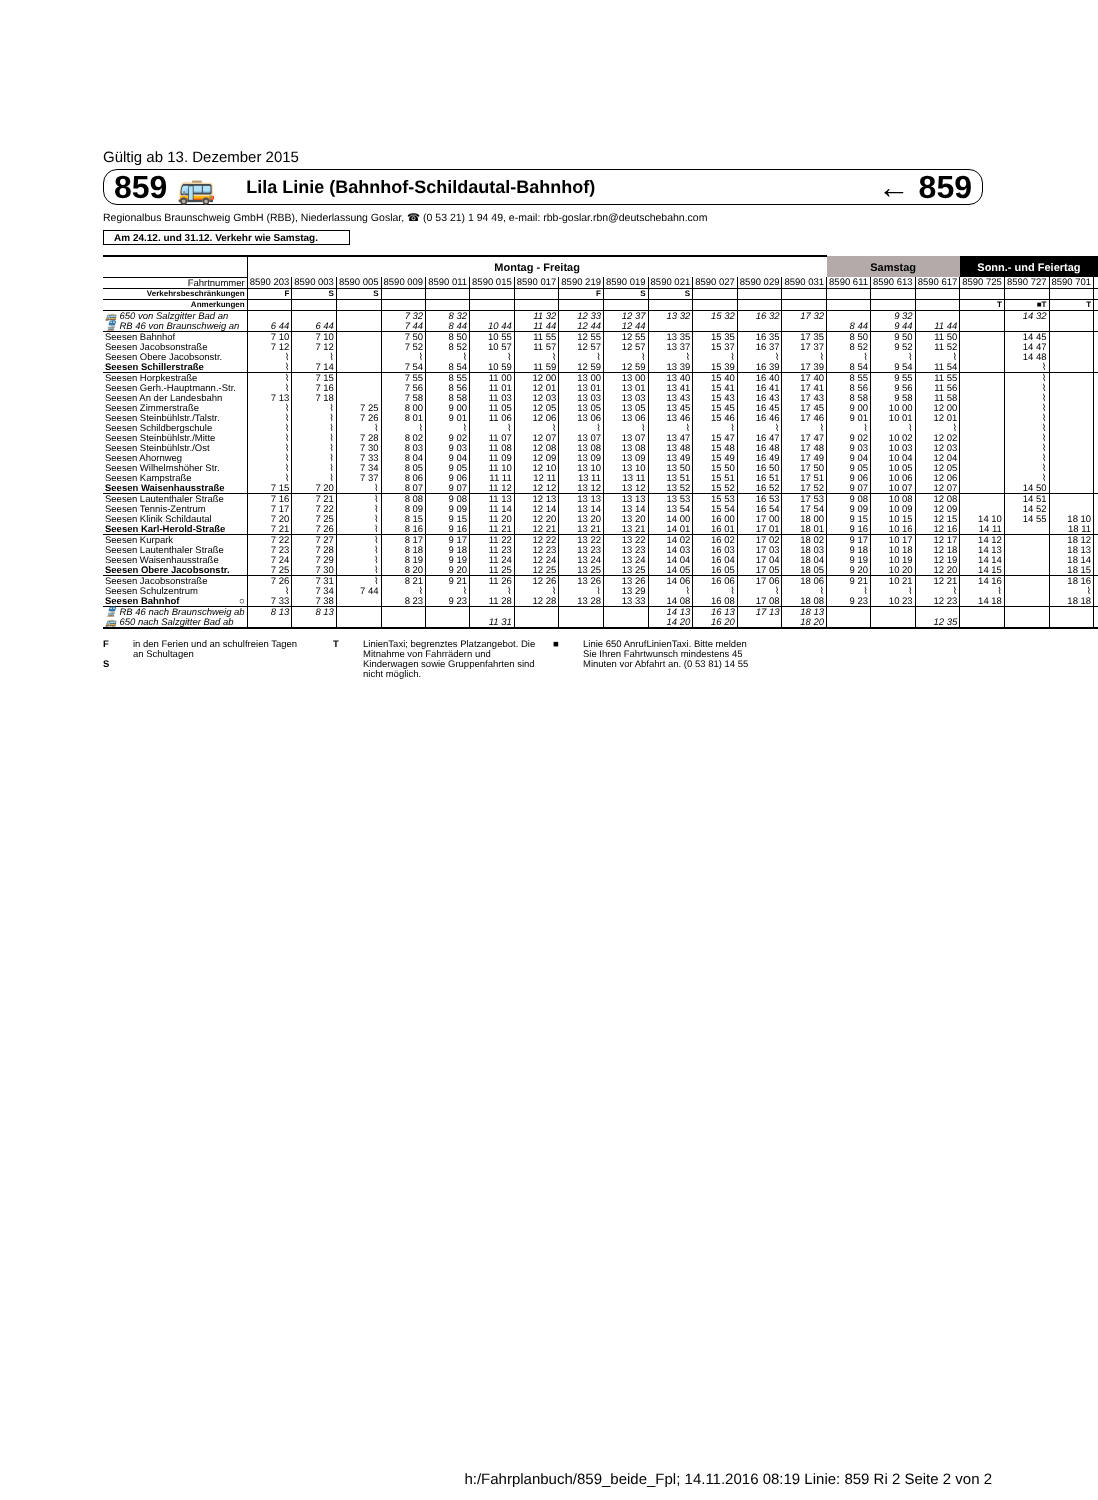Gültig ab 13. Dezember 2015
859 🚌 Lila Linie (Bahnhof-Schildautal-Bahnhof) ← 859
Regionalbus Braunschweig GmbH (RBB), Niederlassung Goslar, ☎ (0 53 21) 1 94 49, e-mail: rbb-goslar.rbn@deutschebahn.com
Am 24.12. und 31.12. Verkehr wie Samstag.
| | Montag - Freitag | | | | | | | | | | | | | Samstag | | | Sonn.- und Feiertag | | | |
| Fahrtnummer | 8590 203 | 8590 003 | 8590 005 | 8590 009 | 8590 011 | 8590 015 | 8590 017 | 8590 219 | 8590 019 | 8590 021 | 8590 027 | 8590 029 | 8590 031 | 8590 611 | 8590 613 | 8590 617 | 8590 725 | 8590 727 | 8590 701 | |
| Verkehrsbeschränkungen | F | S | S | | | | | F | S | S | | | | | | | | | | |
| Anmerkungen | | | | | | | | | | | | | | | | | T | ■T | T | |
| 🚌 650 von Salzgitter Bad an | | | | 7 32 | 8 32 | | 11 32 | 12 33 | 12 37 | 13 32 | 15 32 | 16 32 | 17 32 | | 9 32 | | | 14 32 | | |
| 🚆 RB 46 von Braunschweig an | 6 44 | 6 44 | | 7 44 | 8 44 | 10 44 | 11 44 | 12 44 | 12 44 | | | | | 8 44 | 9 44 | 11 44 | | | | |
| Seesen Bahnhof | 7 10 | 7 10 | | 7 50 | 8 50 | 10 55 | 11 55 | 12 55 | 12 55 | 13 35 | 15 35 | 16 35 | 17 35 | 8 50 | 9 50 | 11 50 | | 14 45 | | |
| Seesen Jacobsonstraße | 7 12 | 7 12 | | 7 52 | 8 52 | 10 57 | 11 57 | 12 57 | 12 57 | 13 37 | 15 37 | 16 37 | 17 37 | 8 52 | 9 52 | 11 52 | | 14 47 | | |
| Seesen Obere Jacobsonstr. | ⌇ | ⌇ | | ⌇ | ⌇ | ⌇ | ⌇ | ⌇ | ⌇ | ⌇ | ⌇ | ⌇ | ⌇ | ⌇ | ⌇ | ⌇ | | 14 48 | | |
| Seesen Schillerstraße | ⌇ | 7 14 | | 7 54 | 8 54 | 10 59 | 11 59 | 12 59 | 12 59 | 13 39 | 15 39 | 16 39 | 17 39 | 8 54 | 9 54 | 11 54 | | ⌇ | | |
| Seesen Horpkestraße | ⌇ | 7 15 | | 7 55 | 8 55 | 11 00 | 12 00 | 13 00 | 13 00 | 13 40 | 15 40 | 16 40 | 17 40 | 8 55 | 9 55 | 11 55 | | ⌇ | | |
| Seesen Gerh.-Hauptmann.-Str. | ⌇ | 7 16 | | 7 56 | 8 56 | 11 01 | 12 01 | 13 01 | 13 01 | 13 41 | 15 41 | 16 41 | 17 41 | 8 56 | 9 56 | 11 56 | | ⌇ | | |
| Seesen An der Landesbahn | 7 13 | 7 18 | | 7 58 | 8 58 | 11 03 | 12 03 | 13 03 | 13 03 | 13 43 | 15 43 | 16 43 | 17 43 | 8 58 | 9 58 | 11 58 | | ⌇ | | |
| Seesen Zimmerstraße | ⌇ | ⌇ | 7 25 | 8 00 | 9 00 | 11 05 | 12 05 | 13 05 | 13 05 | 13 45 | 15 45 | 16 45 | 17 45 | 9 00 | 10 00 | 12 00 | | ⌇ | | |
| Seesen Steinbühlstr./Talstr. | ⌇ | ⌇ | 7 26 | 8 01 | 9 01 | 11 06 | 12 06 | 13 06 | 13 06 | 13 46 | 15 46 | 16 46 | 17 46 | 9 01 | 10 01 | 12 01 | | ⌇ | | |
| Seesen Schildbergschule | ⌇ | ⌇ | ⌇ | ⌇ | ⌇ | ⌇ | ⌇ | ⌇ | ⌇ | ⌇ | ⌇ | ⌇ | ⌇ | ⌇ | ⌇ | ⌇ | | ⌇ | | |
| Seesen Steinbühlstr./Mitte | ⌇ | ⌇ | 7 28 | 8 02 | 9 02 | 11 07 | 12 07 | 13 07 | 13 07 | 13 47 | 15 47 | 16 47 | 17 47 | 9 02 | 10 02 | 12 02 | | ⌇ | | |
| Seesen Steinbühlstr./Ost | ⌇ | ⌇ | 7 30 | 8 03 | 9 03 | 11 08 | 12 08 | 13 08 | 13 08 | 13 48 | 15 48 | 16 48 | 17 48 | 9 03 | 10 03 | 12 03 | | ⌇ | | |
| Seesen Ahornweg | ⌇ | ⌇ | 7 33 | 8 04 | 9 04 | 11 09 | 12 09 | 13 09 | 13 09 | 13 49 | 15 49 | 16 49 | 17 49 | 9 04 | 10 04 | 12 04 | | ⌇ | | |
| Seesen Wilhelmshöher Str. | ⌇ | ⌇ | 7 34 | 8 05 | 9 05 | 11 10 | 12 10 | 13 10 | 13 10 | 13 50 | 15 50 | 16 50 | 17 50 | 9 05 | 10 05 | 12 05 | | ⌇ | | |
| Seesen Kampstraße | ⌇ | ⌇ | 7 37 | 8 06 | 9 06 | 11 11 | 12 11 | 13 11 | 13 11 | 13 51 | 15 51 | 16 51 | 17 51 | 9 06 | 10 06 | 12 06 | | ⌇ | | |
| Seesen Waisenhausstraße | 7 15 | 7 20 | ⌇ | 8 07 | 9 07 | 11 12 | 12 12 | 13 12 | 13 12 | 13 52 | 15 52 | 16 52 | 17 52 | 9 07 | 10 07 | 12 07 | | 14 50 | | |
| Seesen Lautenthaler Straße | 7 16 | 7 21 | ⌇ | 8 08 | 9 08 | 11 13 | 12 13 | 13 13 | 13 13 | 13 53 | 15 53 | 16 53 | 17 53 | 9 08 | 10 08 | 12 08 | | 14 51 | | |
| Seesen Tennis-Zentrum | 7 17 | 7 22 | ⌇ | 8 09 | 9 09 | 11 14 | 12 14 | 13 14 | 13 14 | 13 54 | 15 54 | 16 54 | 17 54 | 9 09 | 10 09 | 12 09 | | 14 52 | | |
| Seesen Klinik Schildautal | 7 20 | 7 25 | ⌇ | 8 15 | 9 15 | 11 20 | 12 20 | 13 20 | 13 20 | 14 00 | 16 00 | 17 00 | 18 00 | 9 15 | 10 15 | 12 15 | 14 10 | 14 55 | 18 10 | |
| Seesen Karl-Herold-Straße | 7 21 | 7 26 | ⌇ | 8 16 | 9 16 | 11 21 | 12 21 | 13 21 | 13 21 | 14 01 | 16 01 | 17 01 | 18 01 | 9 16 | 10 16 | 12 16 | 14 11 | | 18 11 | |
| Seesen Kurpark | 7 22 | 7 27 | ⌇ | 8 17 | 9 17 | 11 22 | 12 22 | 13 22 | 13 22 | 14 02 | 16 02 | 17 02 | 18 02 | 9 17 | 10 17 | 12 17 | 14 12 | | 18 12 | |
| Seesen Lautenthaler Straße | 7 23 | 7 28 | ⌇ | 8 18 | 9 18 | 11 23 | 12 23 | 13 23 | 13 23 | 14 03 | 16 03 | 17 03 | 18 03 | 9 18 | 10 18 | 12 18 | 14 13 | | 18 13 | |
| Seesen Waisenhausstraße | 7 24 | 7 29 | ⌇ | 8 19 | 9 19 | 11 24 | 12 24 | 13 24 | 13 24 | 14 04 | 16 04 | 17 04 | 18 04 | 9 19 | 10 19 | 12 19 | 14 14 | | 18 14 | |
| Seesen Obere Jacobsonstr. | 7 25 | 7 30 | ⌇ | 8 20 | 9 20 | 11 25 | 12 25 | 13 25 | 13 25 | 14 05 | 16 05 | 17 05 | 18 05 | 9 20 | 10 20 | 12 20 | 14 15 | | 18 15 | |
| Seesen Jacobsonstraße | 7 26 | 7 31 | ⌇ | 8 21 | 9 21 | 11 26 | 12 26 | 13 26 | 13 26 | 14 06 | 16 06 | 17 06 | 18 06 | 9 21 | 10 21 | 12 21 | 14 16 | | 18 16 | |
| Seesen Schulzentrum | ⌇ | 7 34 | 7 44 | ⌇ | ⌇ | ⌇ | ⌇ | ⌇ | 13 29 | ⌇ | ⌇ | ⌇ | ⌇ | ⌇ | ⌇ | ⌇ | ⌇ | | ⌇ | |
| Seesen Bahnhof ○ | 7 33 | 7 38 | | 8 23 | 9 23 | 11 28 | 12 28 | 13 28 | 13 33 | 14 08 | 16 08 | 17 08 | 18 08 | 9 23 | 10 23 | 12 23 | 14 18 | | 18 18 | |
| 🚆 RB 46 nach Braunschweig ab | 8 13 | 8 13 | | | | | | | | 14 13 | 16 13 | 17 13 | 18 13 | | | | | | | |
| 🚌 650 nach Salzgitter Bad ab | | | | | | 11 31 | | | | 14 20 | 16 20 | | 18 20 | | | 12 35 | | | | |
F
S
in den Ferien und an schulfreien Tagen
an Schultagen
T LinienTaxi; begrenztes Platzangebot. Die Mitnahme von Fahrrädern und Kinderwagen sowie Gruppenfahrten sind nicht möglich.
■ Linie 650 AnrufLinienTaxi. Bitte melden Sie Ihren Fahrtwunsch mindestens 45 Minuten vor Abfahrt an. (0 53 81) 14 55
h:/Fahrplanbuch/859_beide_Fpl; 14.11.2016 08:19 Linie: 859 Ri 2 Seite 2 von 2